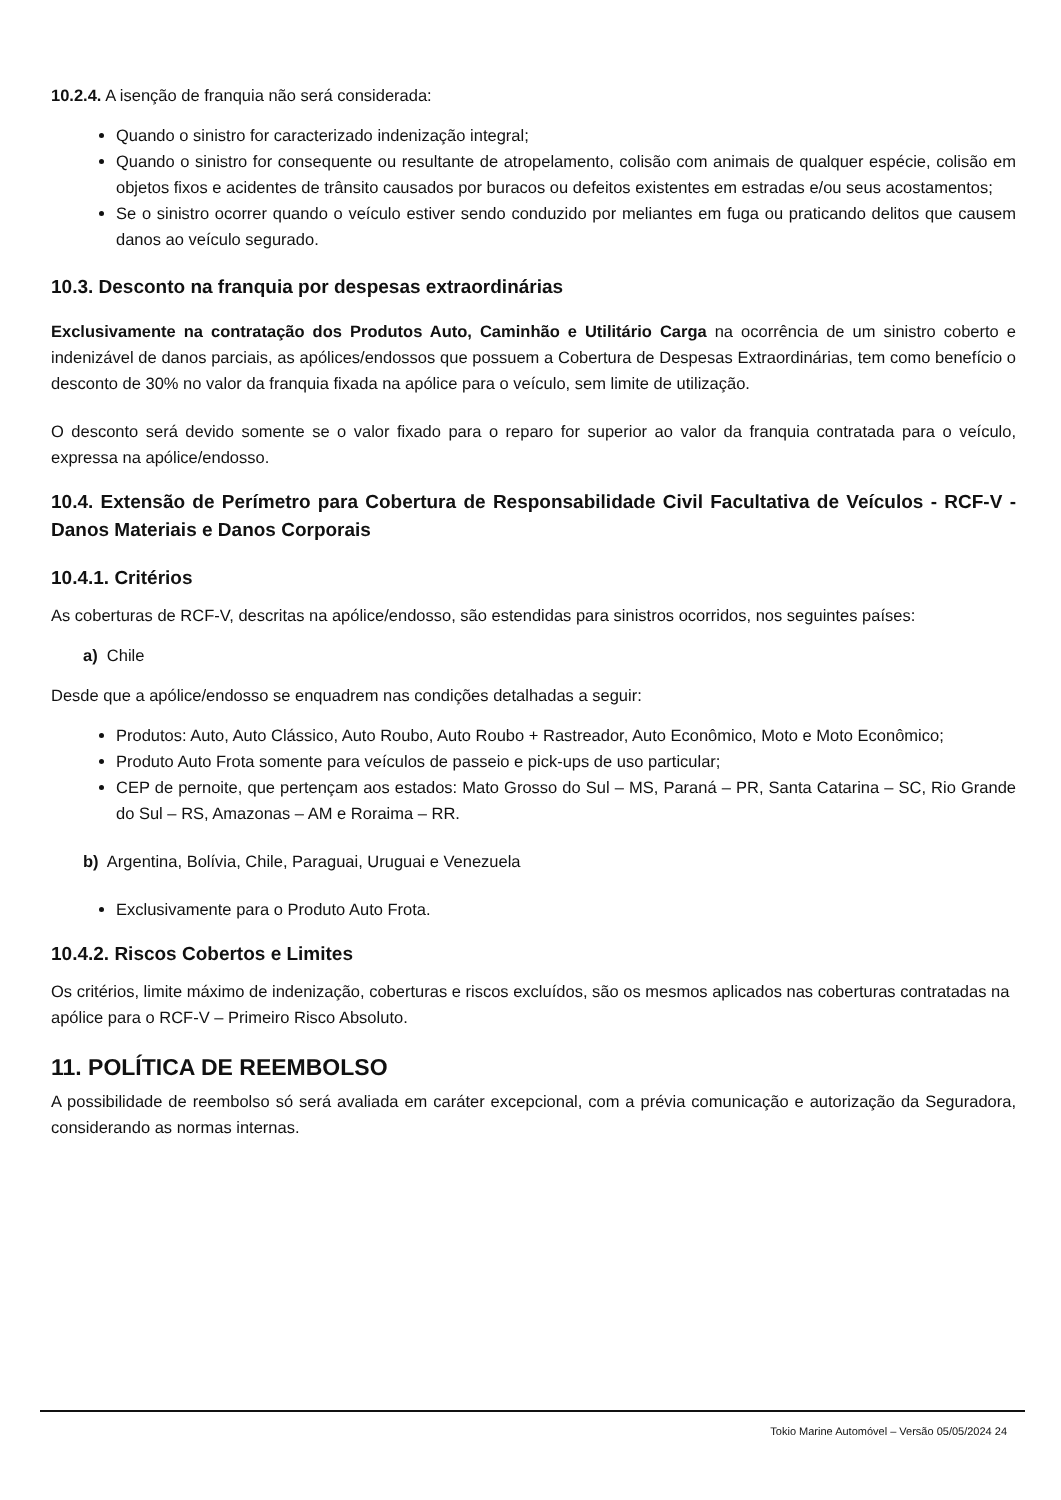10.2.4. A isenção de franquia não será considerada:
Quando o sinistro for caracterizado indenização integral;
Quando o sinistro for consequente ou resultante de atropelamento, colisão com animais de qualquer espécie, colisão em objetos fixos e acidentes de trânsito causados por buracos ou defeitos existentes em estradas e/ou seus acostamentos;
Se o sinistro ocorrer quando o veículo estiver sendo conduzido por meliantes em fuga ou praticando delitos que causem danos ao veículo segurado.
10.3. Desconto na franquia por despesas extraordinárias
Exclusivamente na contratação dos Produtos Auto, Caminhão e Utilitário Carga na ocorrência de um sinistro coberto e indenizável de danos parciais, as apólices/endossos que possuem a Cobertura de Despesas Extraordinárias, tem como benefício o desconto de 30% no valor da franquia fixada na apólice para o veículo, sem limite de utilização.
O desconto será devido somente se o valor fixado para o reparo for superior ao valor da franquia contratada para o veículo, expressa na apólice/endosso.
10.4. Extensão de Perímetro para Cobertura de Responsabilidade Civil Facultativa de Veículos - RCF-V - Danos Materiais e Danos Corporais
10.4.1. Critérios
As coberturas de RCF-V, descritas na apólice/endosso, são estendidas para sinistros ocorridos, nos seguintes países:
a) Chile
Desde que a apólice/endosso se enquadrem nas condições detalhadas a seguir:
Produtos: Auto, Auto Clássico, Auto Roubo, Auto Roubo + Rastreador, Auto Econômico, Moto e Moto Econômico;
Produto Auto Frota somente para veículos de passeio e pick-ups de uso particular;
CEP de pernoite, que pertençam aos estados: Mato Grosso do Sul – MS, Paraná – PR, Santa Catarina – SC, Rio Grande do Sul – RS, Amazonas – AM e Roraima – RR.
b) Argentina, Bolívia, Chile, Paraguai, Uruguai e Venezuela
Exclusivamente para o Produto Auto Frota.
10.4.2. Riscos Cobertos e Limites
Os critérios, limite máximo de indenização, coberturas e riscos excluídos, são os mesmos aplicados nas coberturas contratadas na apólice para o RCF-V – Primeiro Risco Absoluto.
11. POLÍTICA DE REEMBOLSO
A possibilidade de reembolso só será avaliada em caráter excepcional, com a prévia comunicação e autorização da Seguradora, considerando as normas internas.
Tokio Marine Automóvel – Versão 05/05/2024 24